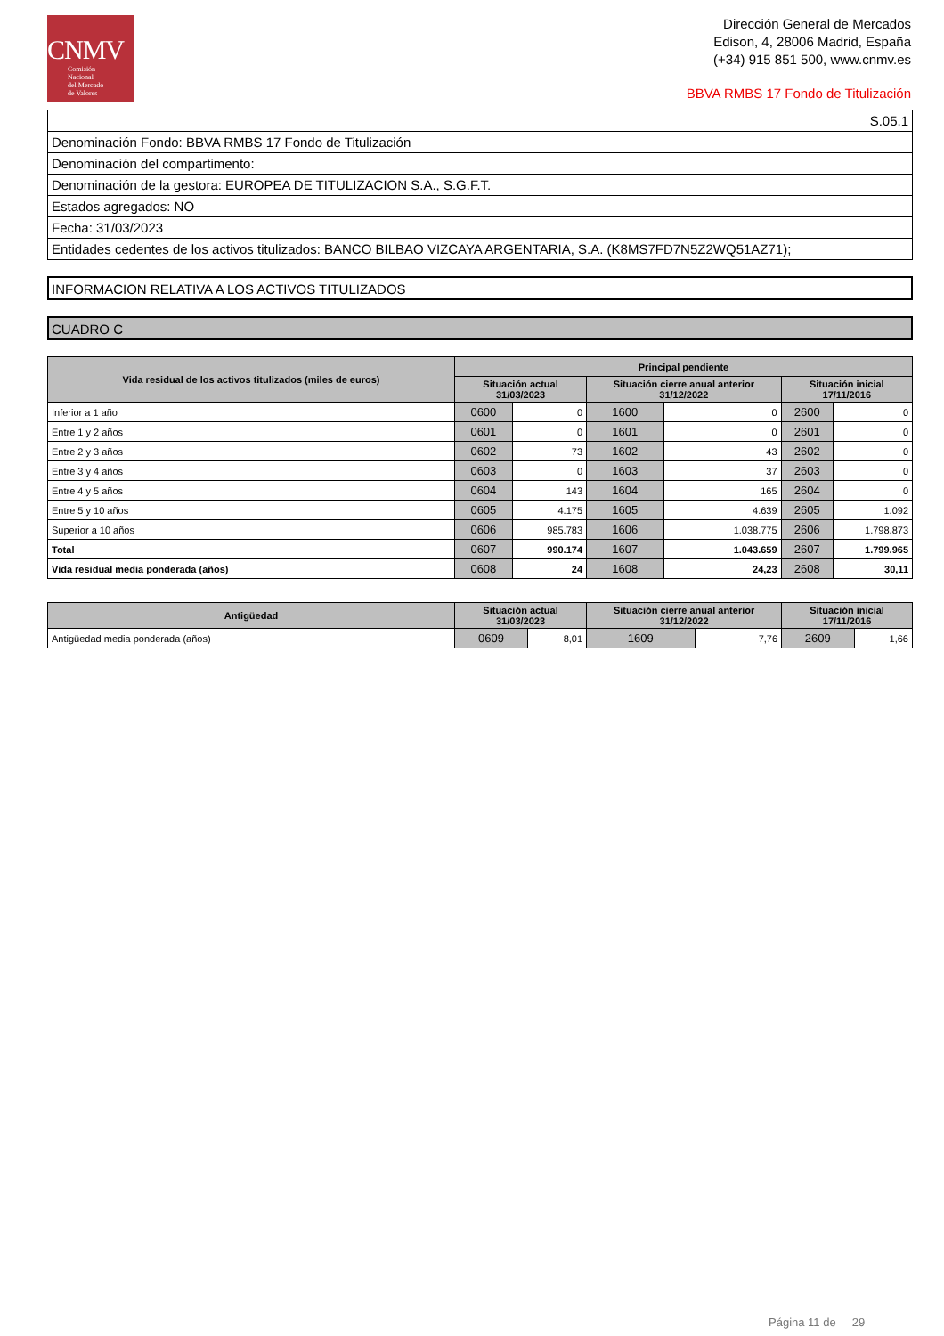CNMV
Comisión
Nacional
del Mercado
de Valores
Dirección General de Mercados
Edison, 4, 28006 Madrid, España
(+34) 915 851 500, www.cnmv.es
BBVA RMBS 17 Fondo de Titulización
| S.05.1 |
| Denominación Fondo: BBVA RMBS 17 Fondo de Titulización |
| Denominación del compartimento: |
| Denominación de la gestora: EUROPEA DE TITULIZACION S.A., S.G.F.T. |
| Estados agregados: NO |
| Fecha: 31/03/2023 |
| Entidades cedentes de los activos titulizados: BANCO BILBAO VIZCAYA ARGENTARIA, S.A. (K8MS7FD7N5Z2WQ51AZ71); |
INFORMACION RELATIVA A LOS ACTIVOS TITULIZADOS
CUADRO C
| Vida residual de los activos titulizados (miles de euros) | Principal pendiente | | | | | |
| --- | --- | --- | --- | --- | --- | --- |
| | Situación actual 31/03/2023 | | Situación cierre anual anterior 31/12/2022 | | Situación inicial 17/11/2016 | |
| Inferior a 1 año | 0600 | 0 | 1600 | 0 | 2600 | 0 |
| Entre 1 y 2 años | 0601 | 0 | 1601 | 0 | 2601 | 0 |
| Entre 2 y 3 años | 0602 | 73 | 1602 | 43 | 2602 | 0 |
| Entre 3 y 4 años | 0603 | 0 | 1603 | 37 | 2603 | 0 |
| Entre 4 y 5 años | 0604 | 143 | 1604 | 165 | 2604 | 0 |
| Entre 5 y 10 años | 0605 | 4.175 | 1605 | 4.639 | 2605 | 1.092 |
| Superior a 10 años | 0606 | 985.783 | 1606 | 1.038.775 | 2606 | 1.798.873 |
| Total | 0607 | 990.174 | 1607 | 1.043.659 | 2607 | 1.799.965 |
| Vida residual media ponderada (años) | 0608 | 24 | 1608 | 24,23 | 2608 | 30,11 |
| Antigüedad | Situación actual 31/03/2023 | | Situación cierre anual anterior 31/12/2022 | | Situación inicial 17/11/2016 | |
| --- | --- | --- | --- | --- | --- | --- |
| Antigüedad media ponderada (años) | 0609 | 8,01 | 1609 | 7,76 | 2609 | 1,66 |
Página 11 de 29